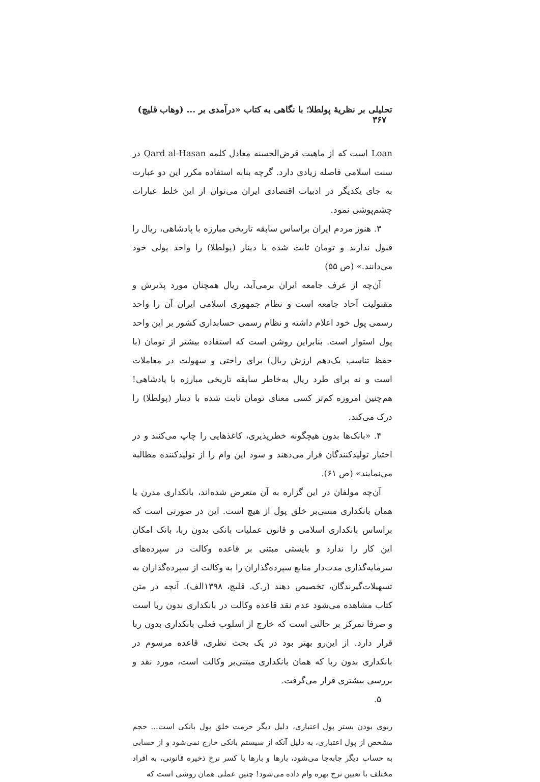تحلیلی بر نظریهٔ پولطلا؛ با نگاهی به کتاب «درآمدی بر ... (وهاب قلیچ) ۳۶۷
Loan است که از ماهیت قرض‌الحسنه معادل کلمه Qard al-Hasan در سنت اسلامی فاصله زیادی دارد. گرچه بنابه استفاده مکرر این دو عبارت به جای یکدیگر در ادبیات اقتصادی ایران می‌توان از این خلط عبارات چشم‌پوشی نمود.
۳. هنوز مردم ایران براساس سابقه تاریخی مبارزه با پادشاهی، ریال را قبول ندارند و تومان ثابت شده با دینار (پولطلا) را واحد پولی خود می‌دانند.» (ص ۵۵)
آن‌چه از عرف جامعه ایران برمی‌آید، ریال همچنان مورد پذیرش و مقبولیت آحاد جامعه است و نظام جمهوری اسلامی ایران آن را واحد رسمی پول خود اعلام داشته و نظام رسمی حسابداری کشور بر این واحد پول استوار است. بنابراین روشن است که استفاده بیشتر از تومان (با حفظ تناسب یک‌دهم ارزش ریال) برای راحتی و سهولت در معاملات است و نه برای طرد ریال به‌خاطر سابقه تاریخی مبارزه با پادشاهی! هم‌چنین امروزه کم‌تر کسی معنای تومان ثابت شده با دینار (پولطلا) را درک می‌کند.
۴. «بانک‌ها بدون هیچگونه خطرپذیری، کاغذهایی را چاپ می‌کنند و در اختیار تولیدکنندگان قرار می‌دهند و سود این وام را از تولیدکننده مطالبه می‌نمایند» (ص ۶۱).
آن‌چه مولفان در این گزاره به آن متعرض شده‌اند، بانکداری مدرن یا همان بانکداری مبتنی‌بر خلق پول از هیچ است. این در صورتی است که براساس بانکداری اسلامی و قانون عملیات بانکی بدون ربا، بانک امکان این کار را ندارد و بایستی مبتنی بر قاعده وکالت در سپرده‌های سرمایه‌گذاری مدت‌دار منابع سپرده‌گذاران را به وکالت از سپرده‌گذاران به تسهیلات‌گیرندگان، تخصیص دهند (ر.ک. قلیچ، ۱۳۹۸الف). آنچه در متن کتاب مشاهده می‌شود عدم نقد قاعده وکالت در بانکداری بدون ربا است و صرفا تمرکز بر حالتی است که خارج از اسلوب فعلی بانکداری بدون ربا قرار دارد. از این‌رو بهتر بود در یک بحث نظری، قاعده مرسوم در بانکداری بدون ربا که همان بانکداری مبتنی‌بر وکالت است، مورد نقد و بررسی بیشتری قرار می‌گرفت.
۵.
ربوی بودن بستر پول اعتباری، دلیل دیگر حرمت خلق پول بانکی است... حجم مشخص از پول اعتباری، به دلیل آنکه از سیستم بانکی خارج نمی‌شود و از حسابی به حساب دیگر جابه‌جا می‌شود، بارها و بارها با کسر نرخ ذخیره قانونی، به افراد مختلف با تعیین نرخ بهره وام داده می‌شود! چنین عملی همان روشی است که